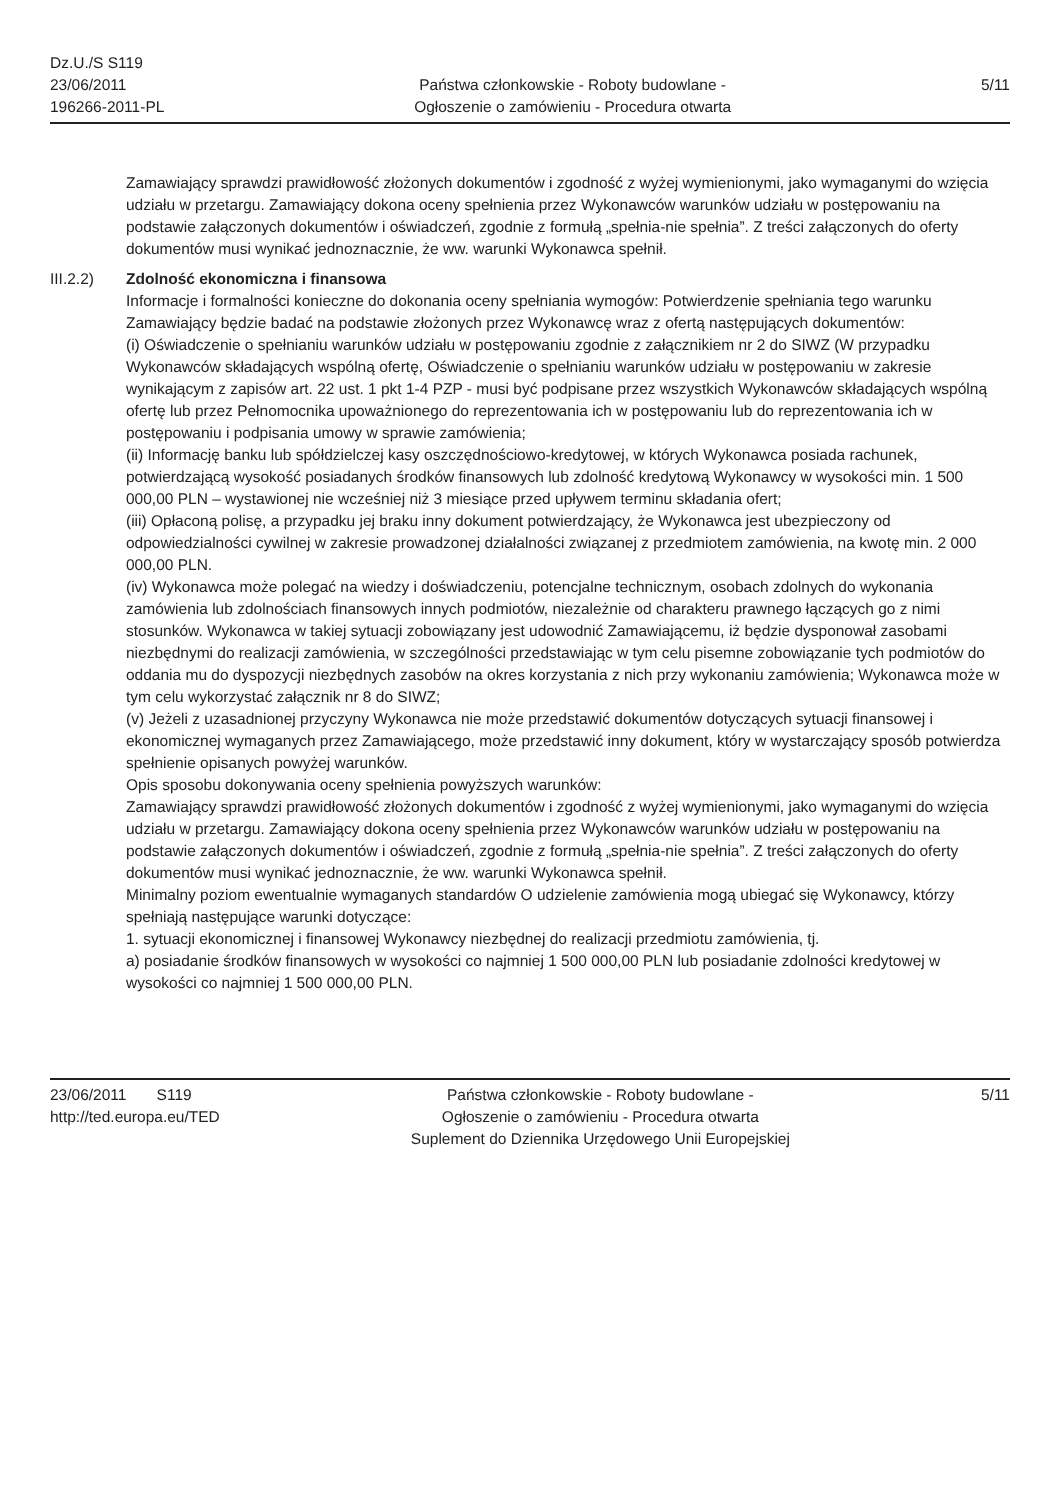Dz.U./S S119
23/06/2011
196266-2011-PL
Państwa członkowskie - Roboty budowlane -
Ogłoszenie o zamówieniu - Procedura otwarta
5/11
Zamawiający sprawdzi prawidłowość złożonych dokumentów i zgodność z wyżej wymienionymi, jako wymaganymi do wzięcia udziału w przetargu. Zamawiający dokona oceny spełnienia przez Wykonawców warunków udziału w postępowaniu na podstawie załączonych dokumentów i oświadczeń, zgodnie z formułą „spełnia-nie spełnia”. Z treści załączonych do oferty dokumentów musi wynikać jednoznacznie, że ww. warunki Wykonawca spełnił.
III.2.2) Zdolność ekonomiczna i finansowa
Informacje i formalności konieczne do dokonania oceny spełniania wymogów: Potwierdzenie spełniania tego warunku Zamawiający będzie badać na podstawie złożonych przez Wykonawcę wraz z ofertą następujących dokumentów:
(i) Oświadczenie o spełnianiu warunków udziału w postępowaniu zgodnie z załącznikiem nr 2 do SIWZ (W przypadku Wykonawców składających wspólną ofertę, Oświadczenie o spełnianiu warunków udziału w postępowaniu w zakresie wynikającym z zapisów art. 22 ust. 1 pkt 1-4 PZP - musi być podpisane przez wszystkich Wykonawców składających wspólną ofertę lub przez Pełnomocnika upoważnionego do reprezentowania ich w postępowaniu lub do reprezentowania ich w postępowaniu i podpisania umowy w sprawie zamówienia;
(ii) Informację banku lub spółdzielczej kasy oszczędnościowo-kredytowej, w których Wykonawca posiada rachunek, potwierdzającą wysokość posiadanych środków finansowych lub zdolność kredytową Wykonawcy w wysokości min. 1 500 000,00 PLN – wystawionej nie wcześniej niż 3 miesiące przed upływem terminu składania ofert;
(iii) Opłaconą polisę, a przypadku jej braku inny dokument potwierdzający, że Wykonawca jest ubezpieczony od odpowiedzialności cywilnej w zakresie prowadzonej działalności związanej z przedmiotem zamówienia, na kwotę min. 2 000 000,00 PLN.
(iv) Wykonawca może polegać na wiedzy i doświadczeniu, potencjalne technicznym, osobach zdolnych do wykonania zamówienia lub zdolnościach finansowych innych podmiotów, niezależnie od charakteru prawnego łączących go z nimi stosunków. Wykonawca w takiej sytuacji zobowiązany jest udowodnić Zamawiającemu, iż będzie dysponował zasobami niezbędnymi do realizacji zamówienia, w szczególności przedstawiając w tym celu pisemne zobowiązanie tych podmiotów do oddania mu do dyspozycji niezbędnych zasobów na okres korzystania z nich przy wykonaniu zamówienia; Wykonawca może w tym celu wykorzystać załącznik nr 8 do SIWZ;
(v) Jeżeli z uzasadnionej przyczyny Wykonawca nie może przedstawić dokumentów dotyczących sytuacji finansowej i ekonomicznej wymaganych przez Zamawiającego, może przedstawić inny dokument, który w wystarczający sposób potwierdza spełnienie opisanych powyżej warunków.
Opis sposobu dokonywania oceny spełnienia powyższych warunków:
Zamawiający sprawdzi prawidłowość złożonych dokumentów i zgodność z wyżej wymienionymi, jako wymaganymi do wzięcia udziału w przetargu. Zamawiający dokona oceny spełnienia przez Wykonawców warunków udziału w postępowaniu na podstawie załączonych dokumentów i oświadczeń, zgodnie z formułą „spełnia-nie spełnia”. Z treści załączonych do oferty dokumentów musi wynikać jednoznacznie, że ww. warunki Wykonawca spełnił.
Minimalny poziom ewentualnie wymaganych standardów O udzielenie zamówienia mogą ubiegać się Wykonawcy, którzy spełniają następujące warunki dotyczące:
1. sytuacji ekonomicznej i finansowej Wykonawcy niezbędnej do realizacji przedmiotu zamówienia, tj.
a) posiadanie środków finansowych w wysokości co najmniej 1 500 000,00 PLN lub posiadanie zdolności kredytowej w wysokości co najmniej 1 500 000,00 PLN.
23/06/2011 S119
http://ted.europa.eu/TED
Państwa członkowskie - Roboty budowlane -
Ogłoszenie o zamówieniu - Procedura otwarta
Suplement do Dziennika Urzędowego Unii Europejskiej
5/11